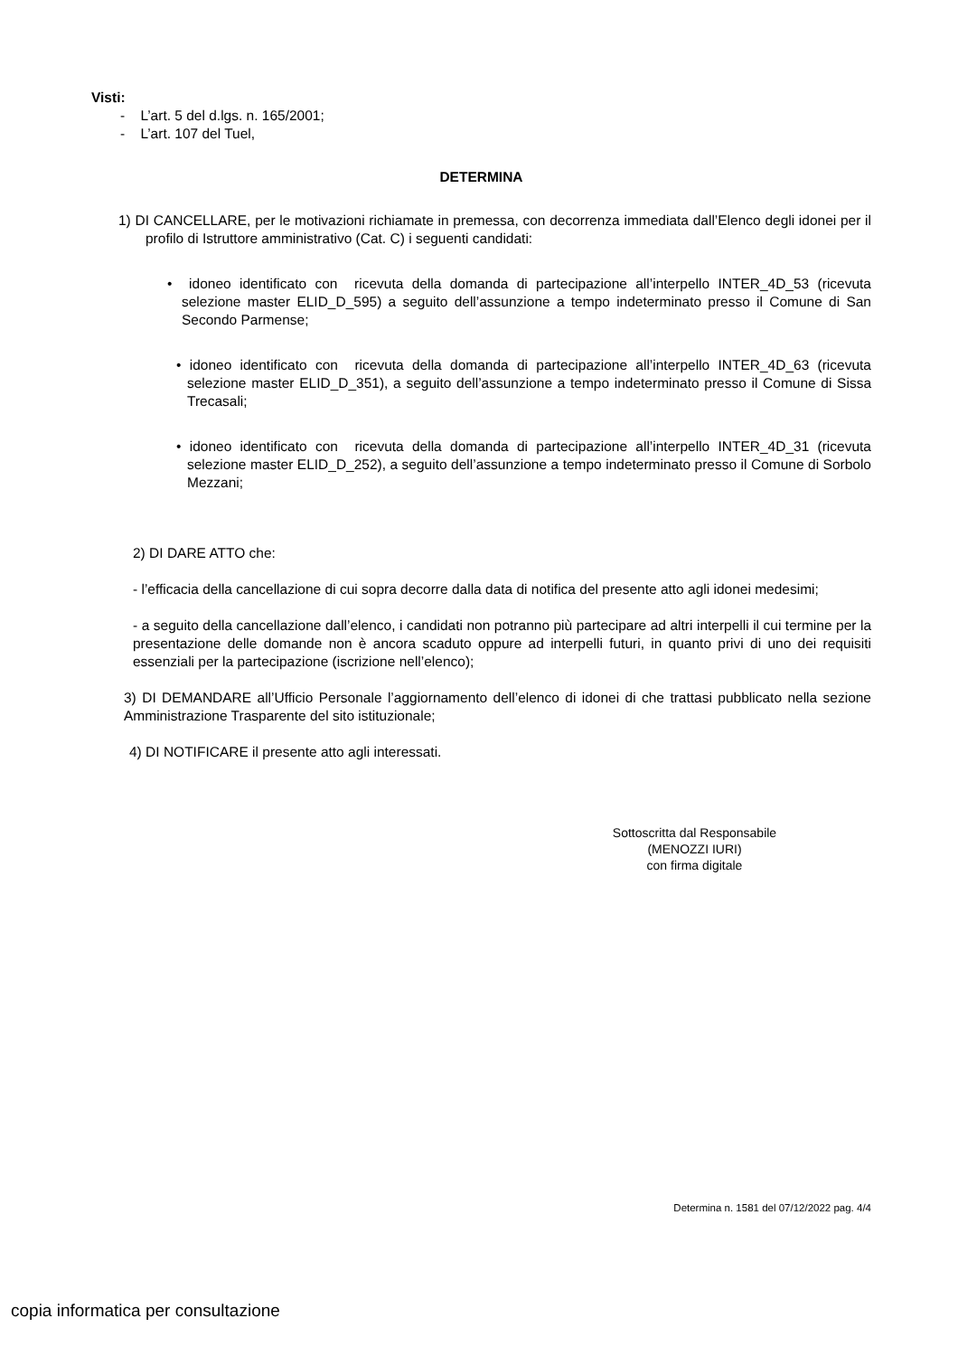Visti:
- L’art. 5 del d.lgs. n. 165/2001;
- L’art. 107 del Tuel,
DETERMINA
1) DI CANCELLARE, per le motivazioni richiamate in premessa, con decorrenza immediata dall’Elenco degli idonei per il profilo di Istruttore amministrativo (Cat. C) i seguenti candidati:
• idoneo identificato con ricevuta della domanda di partecipazione all’interpello INTER_4D_53 (ricevuta selezione master ELID_D_595) a seguito dell’assunzione a tempo indeterminato presso il Comune di San Secondo Parmense;
• idoneo identificato con ricevuta della domanda di partecipazione all’interpello INTER_4D_63 (ricevuta selezione master ELID_D_351), a seguito dell’assunzione a tempo indeterminato presso il Comune di Sissa Trecasali;
• idoneo identificato con ricevuta della domanda di partecipazione all’interpello INTER_4D_31 (ricevuta selezione master ELID_D_252), a seguito dell’assunzione a tempo indeterminato presso il Comune di Sorbolo Mezzani;
2) DI DARE ATTO che:
- l’efficacia della cancellazione di cui sopra decorre dalla data di notifica del presente atto agli idonei medesimi;
- a seguito della cancellazione dall’elenco, i candidati non potranno più partecipare ad altri interpelli il cui termine per la presentazione delle domande non è ancora scaduto oppure ad interpelli futuri, in quanto privi di uno dei requisiti essenziali per la partecipazione (iscrizione nell’elenco);
3) DI DEMANDARE all’Ufficio Personale l’aggiornamento dell’elenco di idonei di che trattasi pubblicato nella sezione Amministrazione Trasparente del sito istituzionale;
4) DI NOTIFICARE il presente atto agli interessati.
Sottoscritta dal Responsabile
(MENOZZI IURI)
con firma digitale
Determina n. 1581 del 07/12/2022 pag. 4/4
copia informatica per consultazione